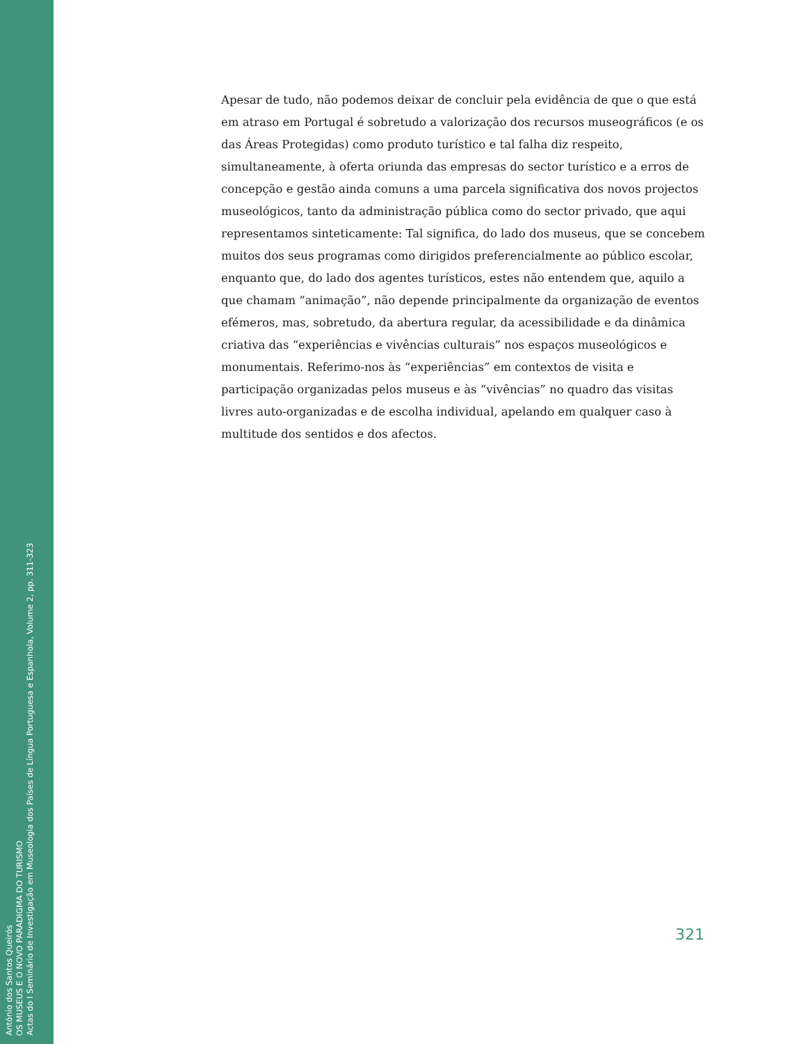António dos Santos Queirós
OS MUSEUS E O NOVO PARADIGMA DO TURISMO
Actas do I Seminário de Investigação em Museologia dos Países de Língua Portuguesa e Espanhola, Volume 2, pp. 311-323
Apesar de tudo, não podemos deixar de concluir pela evidência de que o que está em atraso em Portugal é sobretudo a valorização dos recursos museográficos (e os das Áreas Protegidas) como produto turístico e tal falha diz respeito, simultaneamente, à oferta oriunda das empresas do sector turístico e a erros de concepção e gestão ainda comuns a uma parcela significativa dos novos projectos museológicos, tanto da administração pública como do sector privado, que aqui representamos sinteticamente: Tal significa, do lado dos museus, que se concebem muitos dos seus programas como dirigidos preferencialmente ao público escolar, enquanto que, do lado dos agentes turísticos, estes não entendem que, aquilo a que chamam “animação”, não depende principalmente da organização de eventos efémeros, mas, sobretudo, da abertura regular, da acessibilidade e da dinâmica criativa das “experiências e vivências culturais” nos espaços museológicos e monumentais. Referimo-nos às “experiências” em contextos de visita e participação organizadas pelos museus e às “vivências” no quadro das visitas livres auto-organizadas e de escolha individual, apelando em qualquer caso à multitude dos sentidos e dos afectos.
321